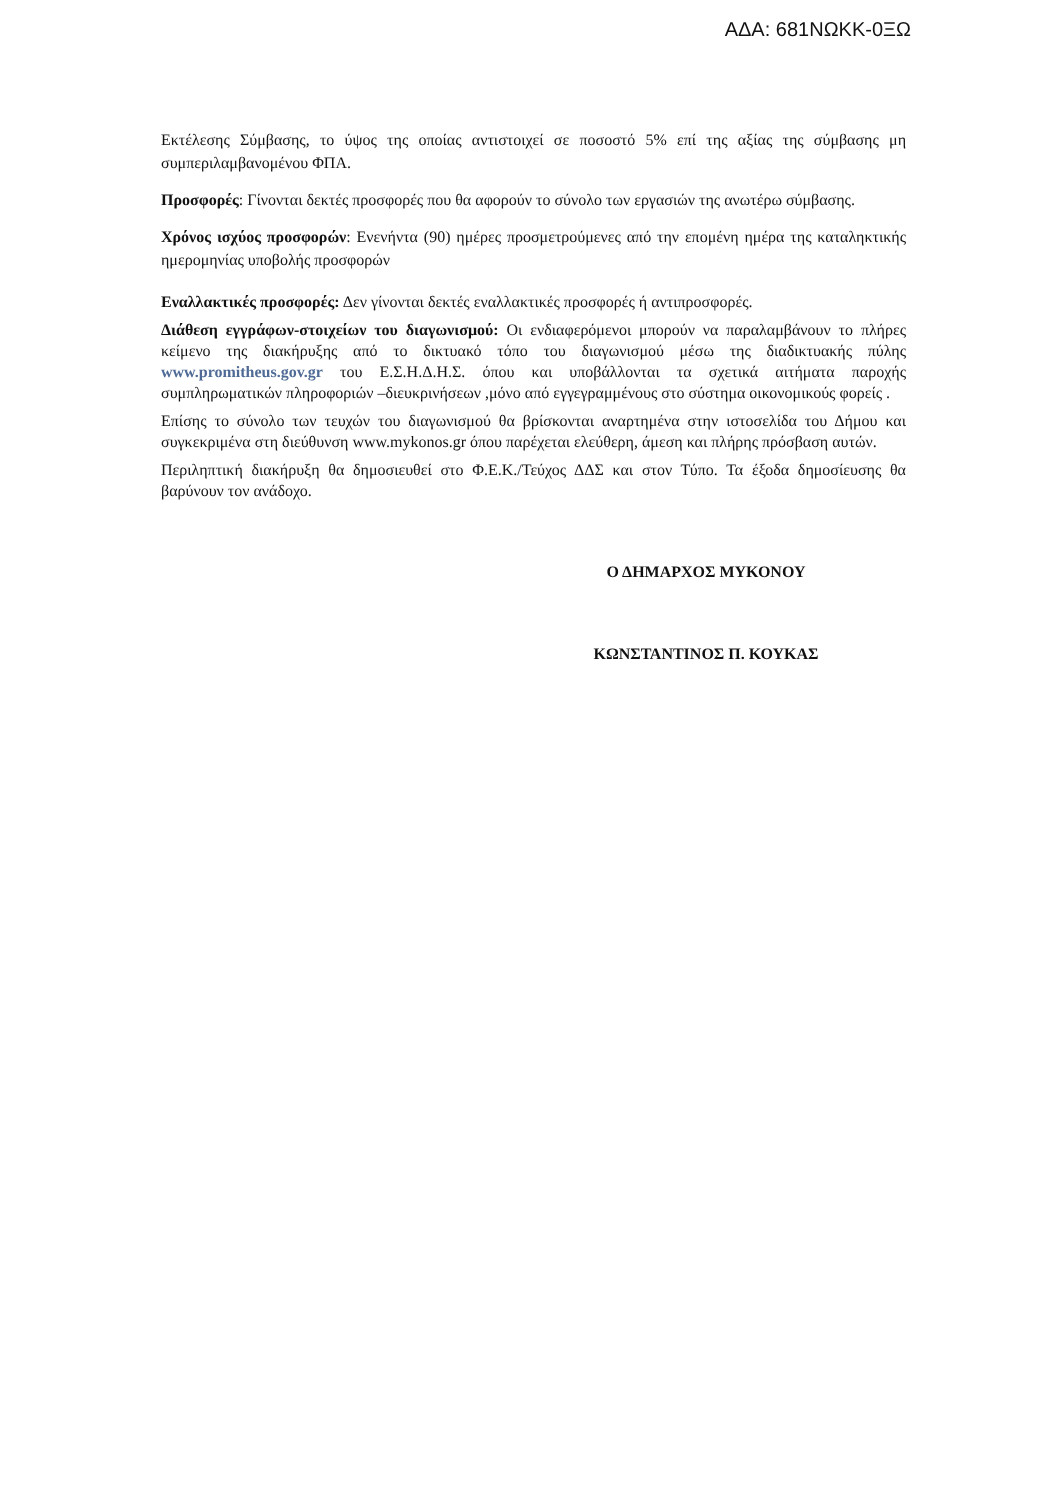ΑΔΑ: 681ΝΩΚΚ-0ΞΩ
Εκτέλεσης Σύμβασης, το ύψος της οποίας αντιστοιχεί σε ποσοστό 5% επί της αξίας της σύμβασης μη συμπεριλαμβανομένου ΦΠΑ.
Προσφορές: Γίνονται δεκτές προσφορές που θα αφορούν το σύνολο των εργασιών της ανωτέρω σύμβασης.
Χρόνος ισχύος προσφορών: Ενενήντα (90) ημέρες προσμετρούμενες από την επομένη ημέρα της καταληκτικής ημερομηνίας υποβολής προσφορών
Εναλλακτικές προσφορές: Δεν γίνονται δεκτές εναλλακτικές προσφορές ή αντιπροσφορές.
Διάθεση εγγράφων-στοιχείων του διαγωνισμού: Οι ενδιαφερόμενοι μπορούν να παραλαμβάνουν το πλήρες κείμενο της διακήρυξης από το δικτυακό τόπο του διαγωνισμού μέσω της διαδικτυακής πύλης www.promitheus.gov.gr του Ε.Σ.Η.Δ.Η.Σ. όπου και υποβάλλονται τα σχετικά αιτήματα παροχής συμπληρωματικών πληροφοριών –διευκρινήσεων ,μόνο από εγγεγραμμένους στο σύστημα οικονομικούς φορείς .
Επίσης το σύνολο των τευχών του διαγωνισμού θα βρίσκονται αναρτημένα στην ιστοσελίδα του Δήμου και συγκεκριμένα στη διεύθυνση www.mykonos.gr όπου παρέχεται ελεύθερη, άμεση και πλήρης πρόσβαση αυτών.
Περιληπτική διακήρυξη θα δημοσιευθεί στο Φ.Ε.Κ./Τεύχος ΔΔΣ και στον Τύπο. Τα έξοδα δημοσίευσης θα βαρύνουν τον ανάδοχο.
Ο ΔΗΜΑΡΧΟΣ ΜΥΚΟΝΟΥ
ΚΩΝΣΤΑΝΤΙΝΟΣ Π. ΚΟΥΚΑΣ